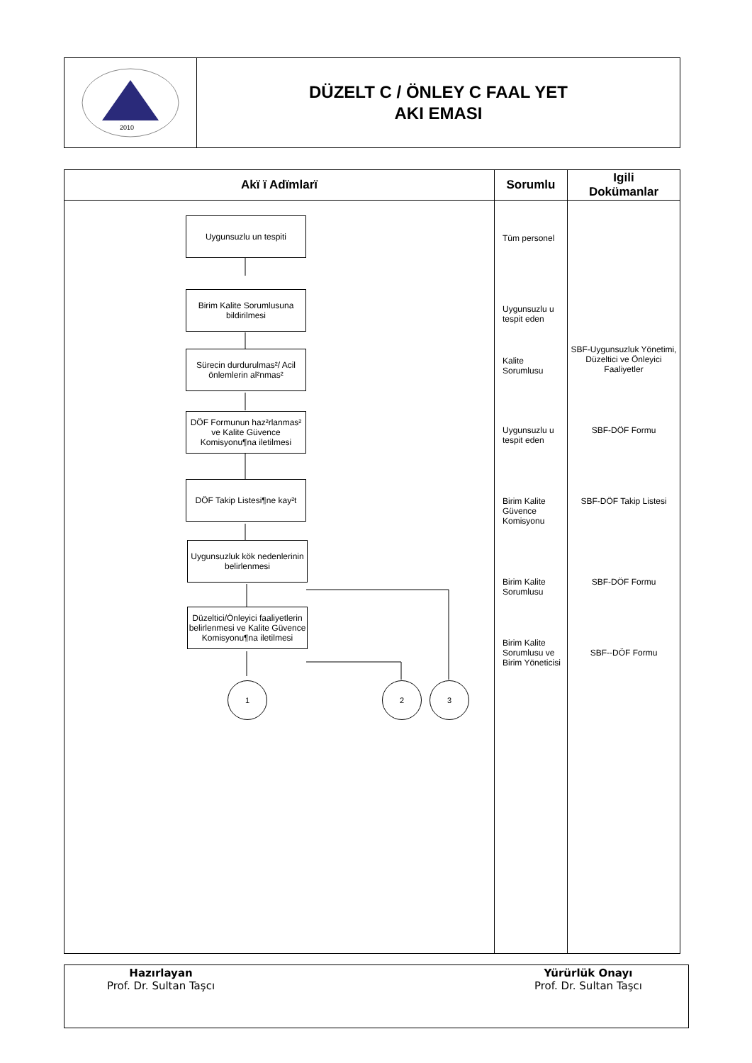2010
DÜZELT C / ÖNLEY C FAAL YET
AKI EMASI
| Akï ï Adïmlarï | Sorumlu | Igili Dokümanlar |
| --- | --- | --- |
| Uygunsuzlu un tespiti Birim Kalite Sorumlusuna bildirilmesi Sürecin durdurulmas²/ Acil önlemlerin al²nmas² DÖF Formunun haz²rlanmas² ve Kalite Güvence Komisyonu¶na iletilmesi DÖF Takip Listesi¶ne kay²t Uygunsuzluk kök nedenlerinin belirlenmesi Düzeltici/Önleyici faaliyetlerin belirlenmesi ve Kalite Güvence Komisyonu¶na iletilmesi 1 2 3 | Tüm personel Uygunsuzlu u tespit eden Kalite Sorumlusu Uygunsuzlu u tespit eden Birim Kalite Güvence Komisyonu Birim Kalite Sorumlusu Birim Kalite Sorumlusu ve Birim Yöneticisi | SBF-Uygunsuzluk Yönetimi, Düzeltici ve Önleyici Faaliyetler SBF-DÖF Formu SBF-DÖF Takip Listesi SBF-DÖF Formu SBF--DÖF Formu |
Hazırlayan
Prof. Dr. Sultan Taşcı
Yürürlük Onayı
Prof. Dr. Sultan Taşcı